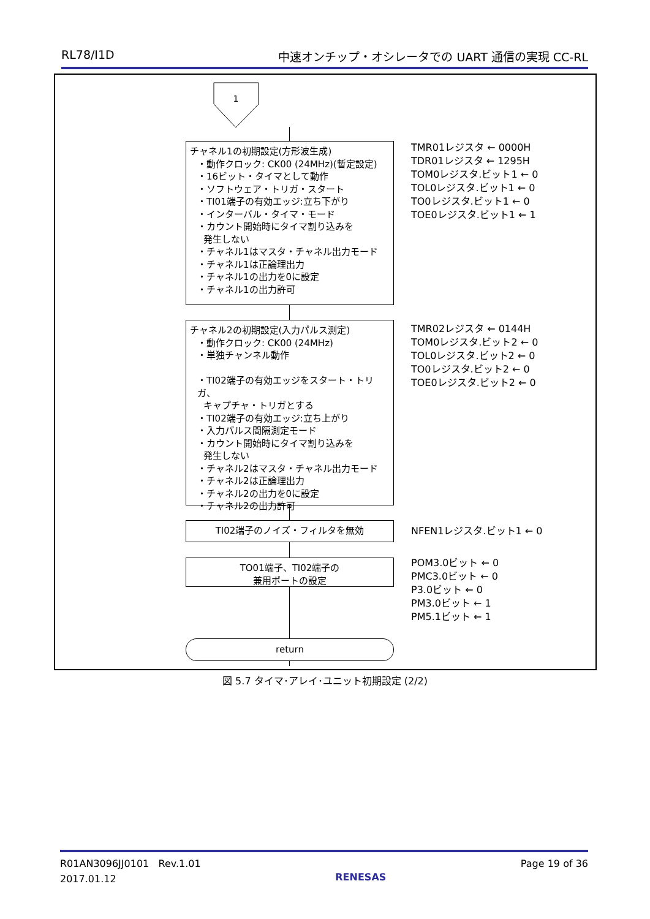RL78/I1D 中速オンチップ・オシレータでの UART 通信の実現 CC-RL
1
チャネル1の初期設定(方形波生成)
・動作クロック: CK00 (24MHz)(暫定設定)
・16ビット・タイマとして動作
・ソフトウェア・トリガ・スタート
・TI01端子の有効エッジ:立ち下がり
・インターバル・タイマ・モード
・カウント開始時にタイマ割り込みを
発生しない
・チャネル1はマスタ・チャネル出力モード
・チャネル1は正論理出力
・チャネル1の出力を0に設定
・チャネル1の出力許可
TMR01レジスタ ← 0000H
TDR01レジスタ ← 1295H
TOM0レジスタ.ビット1 ← 0
TOL0レジスタ.ビット1 ← 0
TO0レジスタ.ビット1 ← 0
TOE0レジスタ.ビット1 ← 1
チャネル2の初期設定(入力パルス測定)
・動作クロック: CK00 (24MHz)
・単独チャンネル動作
・TI02端子の有効エッジをスタート・トリガ、
キャプチャ・トリガとする
・TI02端子の有効エッジ:立ち上がり
・入力パルス間隔測定モード
・カウント開始時にタイマ割り込みを
発生しない
・チャネル2はマスタ・チャネル出力モード
・チャネル2は正論理出力
・チャネル2の出力を0に設定
・チャネル2の出力許可
TMR02レジスタ ← 0144H
TOM0レジスタ.ビット2 ← 0
TOL0レジスタ.ビット2 ← 0
TO0レジスタ.ビット2 ← 0
TOE0レジスタ.ビット2 ← 0
TI02端子のノイズ・フィルタを無効 NFEN1レジスタ.ビット1 ← 0
TO01端子、TI02端子の
兼用ポートの設定
POM3.0ビット ← 0
PMC3.0ビット ← 0
P3.0ビット ← 0
PM3.0ビット ← 1
PM5.1ビット ← 1
return
図 5.7 タイマ･アレイ･ユニット初期設定 (2/2)
R01AN3096JJ0101 Rev.1.01
2017.01.12 RENESAS Page 19 of 36